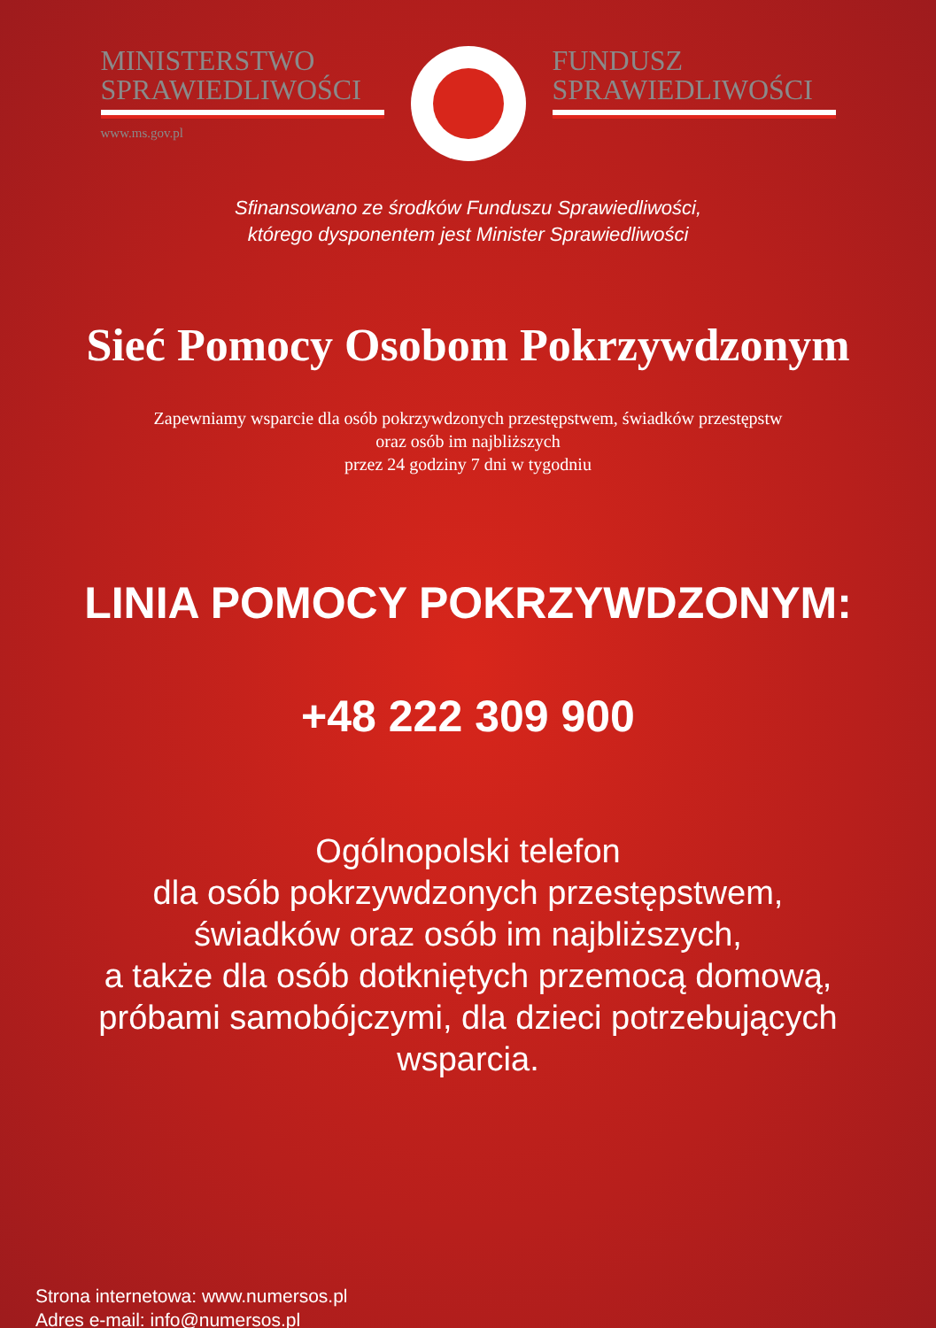MINISTERSTWO
SPRAWIEDLIWOŚCI
www.ms.gov.pl
FUNDUSZ
SPRAWIEDLIWOŚCI
Sfinansowano ze środków Funduszu Sprawiedliwości,
którego dysponentem jest Minister Sprawiedliwości
Sieć Pomocy Osobom Pokrzywdzonym
Zapewniamy wsparcie dla osób pokrzywdzonych przestępstwem, świadków przestępstw
oraz osób im najbliższych
przez 24 godziny 7 dni w tygodniu
LINIA POMOCY POKRZYWDZONYM:
+48 222 309 900
Ogólnopolski telefon
dla osób pokrzywdzonych przestępstwem,
świadków oraz osób im najbliższych,
a także dla osób dotkniętych przemocą domową,
próbami samobójczymi, dla dzieci potrzebujących
wsparcia.
Strona internetowa: www.numersos.pl
Adres e-mail: info@numersos.pl